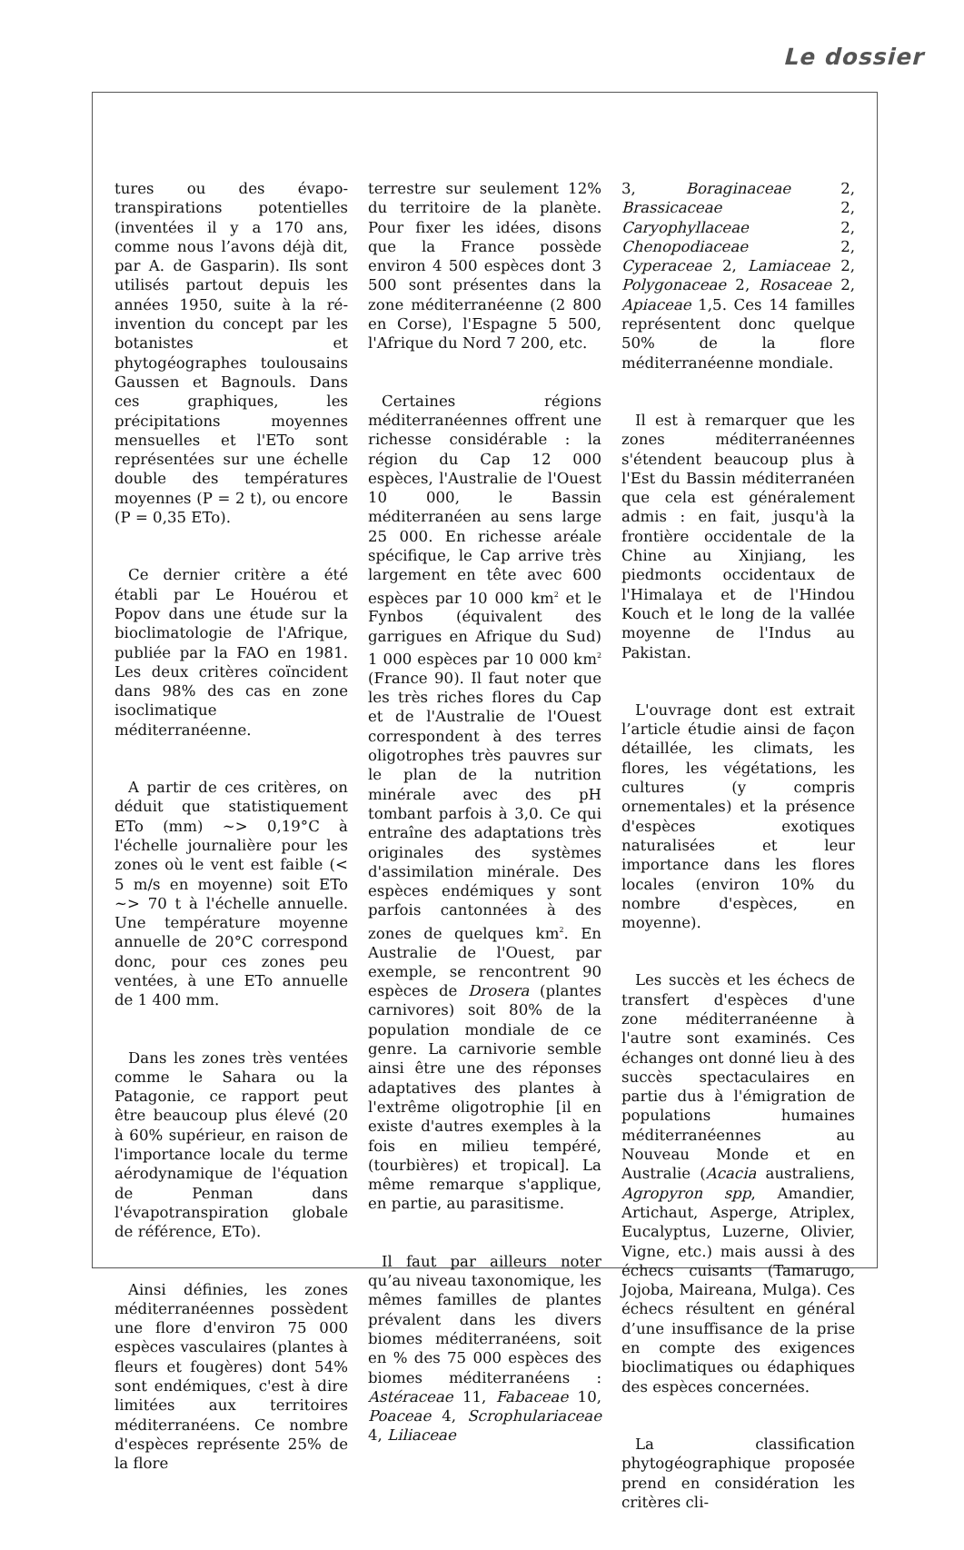Le dossier
tures ou des évapo-transpirations potentielles (inventées il y a 170 ans, comme nous l’avons déjà dit, par A. de Gasparin). Ils sont utilisés partout depuis les années 1950, suite à la ré-invention du concept par les botanistes et phytogéographes toulousains Gaussen et Bagnouls. Dans ces graphiques, les précipitations moyennes mensuelles et l'ETo sont représentées sur une échelle double des températures moyennes (P = 2 t), ou encore (P = 0,35 ETo).
Ce dernier critère a été établi par Le Houérou et Popov dans une étude sur la bioclimatologie de l'Afrique, publiée par la FAO en 1981. Les deux critères coïncident dans 98% des cas en zone isoclimatique méditerranéenne.
A partir de ces critères, on déduit que statistiquement ETo (mm) ~> 0,19°C à l'échelle journalière pour les zones où le vent est faible (< 5 m/s en moyenne) soit ETo ~> 70 t à l'échelle annuelle. Une température moyenne annuelle de 20°C correspond donc, pour ces zones peu ventées, à une ETo annuelle de 1 400 mm.
Dans les zones très ventées comme le Sahara ou la Patagonie, ce rapport peut être beaucoup plus élevé (20 à 60% supérieur, en raison de l'importance locale du terme aérodynamique de l'équation de Penman dans l'évapotranspiration globale de référence, ETo).
Ainsi définies, les zones méditerranéennes possèdent une flore d'environ 75 000 espèces vasculaires (plantes à fleurs et fougères) dont 54% sont endémiques, c'est à dire limitées aux territoires méditerranéens. Ce nombre d'espèces représente 25% de la flore
terrestre sur seulement 12% du territoire de la planète. Pour fixer les idées, disons que la France possède environ 4 500 espèces dont 3 500 sont présentes dans la zone méditerranéenne (2 800 en Corse), l'Espagne 5 500, l'Afrique du Nord 7 200, etc.
Certaines régions méditerranéennes offrent une richesse considérable : la région du Cap 12 000 espèces, l'Australie de l'Ouest 10 000, le Bassin méditerranéen au sens large 25 000. En richesse aréale spécifique, le Cap arrive très largement en tête avec 600 espèces par 10 000 km<sup>2</sup> et le Fynbos (équivalent des garrigues en Afrique du Sud) 1 000 espèces par 10 000 km<sup>2</sup> (France 90). Il faut noter que les très riches flores du Cap et de l'Australie de l'Ouest correspondent à des terres oligotrophes très pauvres sur le plan de la nutrition minérale avec des pH tombant parfois à 3,0. Ce qui entraîne des adaptations très originales des systèmes d'assimilation minérale. Des espèces endémiques y sont parfois cantonnées à des zones de quelques km<sup>2</sup>. En Australie de l'Ouest, par exemple, se rencontrent 90 espèces de Drosera (plantes carnivores) soit 80% de la population mondiale de ce genre. La carnivorie semble ainsi être une des réponses adaptatives des plantes à l'extrême oligotrophie [il en existe d'autres exemples à la fois en milieu tempéré, (tourbières) et tropical]. La même remarque s'applique, en partie, au parasitisme.
Il faut par ailleurs noter qu’au niveau taxonomique, les mêmes familles de plantes prévalent dans les divers biomes méditerranéens, soit en % des 75 000 espèces des biomes méditerranéens : Astéraceae 11, Fabaceae 10, Poaceae 4, Scrophulariaceae 4, Liliaceae
3, Boraginaceae 2, Brassicaceae 2, Caryophyllaceae 2, Chenopodiaceae 2, Cyperaceae 2, Lamiaceae 2, Polygonaceae 2, Rosaceae 2, Apiaceae 1,5. Ces 14 familles représentent donc quelque 50% de la flore méditerranéenne mondiale.
Il est à remarquer que les zones méditerranéennes s'étendent beaucoup plus à l'Est du Bassin méditerranéen que cela est généralement admis : en fait, jusqu'à la frontière occidentale de la Chine au Xinjiang, les piedmonts occidentaux de l'Himalaya et de l'Hindou Kouch et le long de la vallée moyenne de l'Indus au Pakistan.
L'ouvrage dont est extrait l’article étudie ainsi de façon détaillée, les climats, les flores, les végétations, les cultures (y compris ornementales) et la présence d'espèces exotiques naturalisées et leur importance dans les flores locales (environ 10% du nombre d'espèces, en moyenne).
Les succès et les échecs de transfert d'espèces d'une zone méditerranéenne à l'autre sont examinés. Ces échanges ont donné lieu à des succès spectaculaires en partie dus à l'émigration de populations humaines méditerranéennes au Nouveau Monde et en Australie (Acacia australiens, Agropyron spp, Amandier, Artichaut, Asperge, Atriplex, Eucalyptus, Luzerne, Olivier, Vigne, etc.) mais aussi à des échecs cuisants (Tamarugo, Jojoba, Maireana, Mulga). Ces échecs résultent en général d’une insuffisance de la prise en compte des exigences bioclimatiques ou édaphiques des espèces concernées.
La classification phytogéographique proposée prend en considération les critères cli-